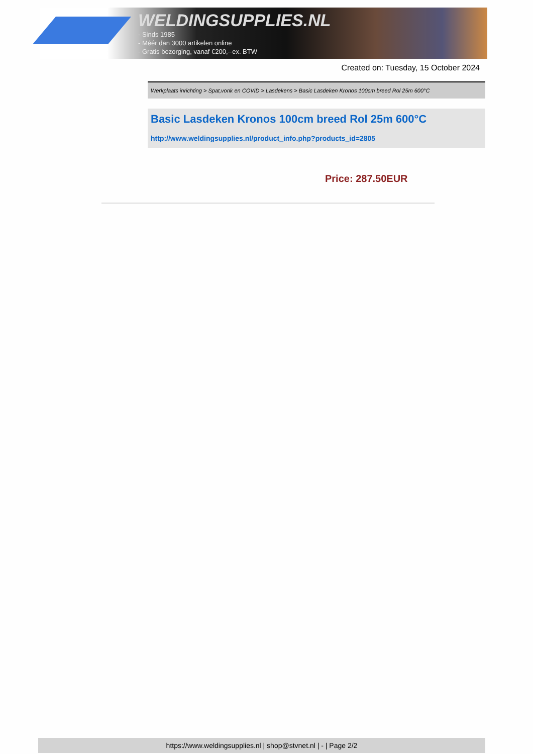WELDINGSUPPLIES.NL
- Sinds 1985
- Méér dan 3000 artikelen online
- Gratis bezorging, vanaf €200,--ex. BTW
Created on: Tuesday, 15 October 2024
Werkplaats inrichting > Spat,vonk en COVID > Lasdekens > Basic Lasdeken Kronos 100cm breed Rol 25m 600°C
Basic Lasdeken Kronos 100cm breed Rol 25m 600°C
http://www.weldingsupplies.nl/product_info.php?products_id=2805
Price: 287.50EUR
https://www.weldingsupplies.nl | shop@stvnet.nl | - | Page 2/2